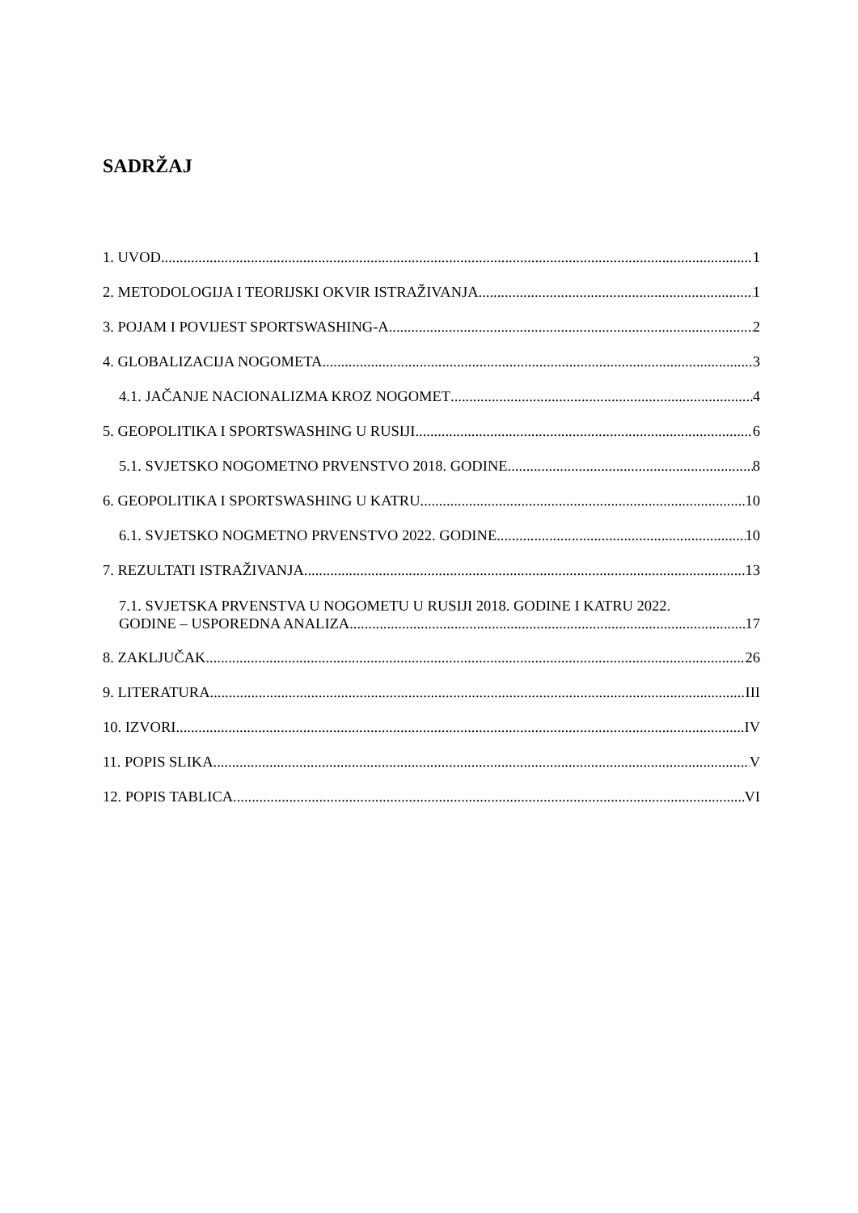SADRŽAJ
1. UVOD 1
2. METODOLOGIJA I TEORIJSKI OKVIR ISTRAŽIVANJA 1
3. POJAM I POVIJEST SPORTSWASHING-A 2
4. GLOBALIZACIJA NOGOMETA 3
4.1. JAČANJE NACIONALIZMA KROZ NOGOMET 4
5. GEOPOLITIKA I SPORTSWASHING U RUSIJI 6
5.1. SVJETSKO NOGOMETNO PRVENSTVO 2018. GODINE 8
6. GEOPOLITIKA I SPORTSWASHING U KATRU 10
6.1. SVJETSKO NOGMETNO PRVENSTVO 2022. GODINE 10
7. REZULTATI ISTRAŽIVANJA 13
7.1. SVJETSKA PRVENSTVA U NOGOMETU U RUSIJI 2018. GODINE I KATRU 2022.
GODINE – USPOREDNA ANALIZA 17
8. ZAKLJUČAK 26
9. LITERATURA III
10. IZVORI IV
11. POPIS SLIKA V
12. POPIS TABLICA VI